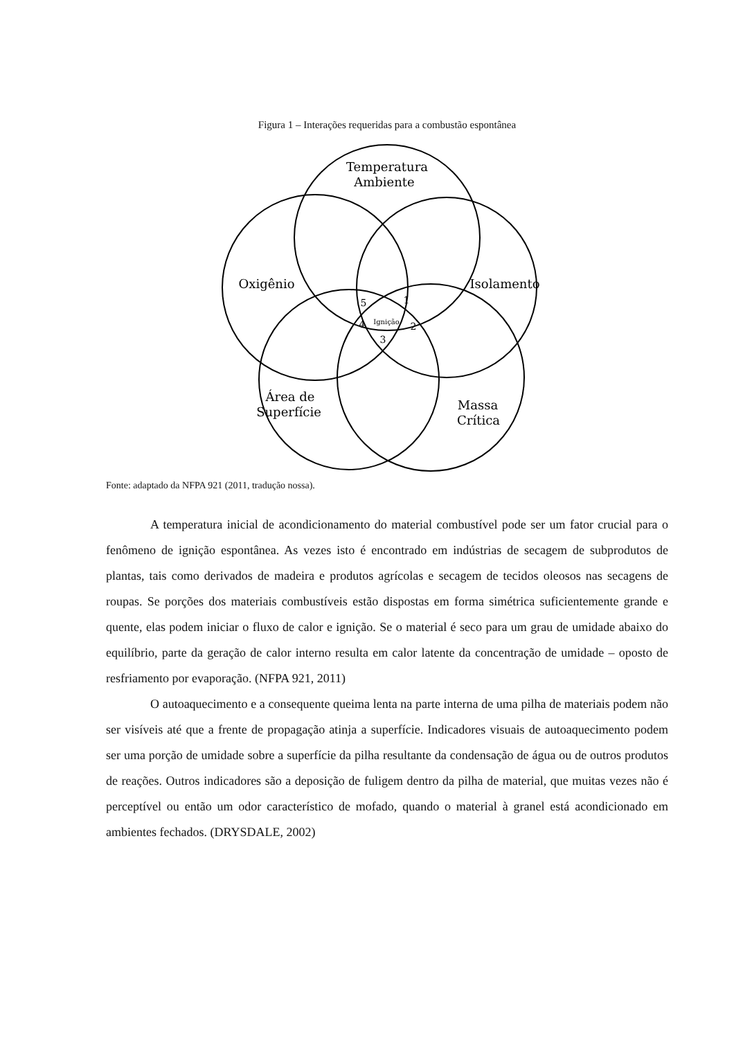Figura 1 – Interações requeridas para a combustão espontânea
Temperatura
Ambiente
Oxigênio
Isolamento
Área de
Superfície
Massa
Crítica
Ignição
5
1
4
2
3
Fonte: adaptado da NFPA 921 (2011, tradução nossa).
A temperatura inicial de acondicionamento do material combustível pode ser um fator crucial para o fenômeno de ignição espontânea. As vezes isto é encontrado em indústrias de secagem de subprodutos de plantas, tais como derivados de madeira e produtos agrícolas e secagem de tecidos oleosos nas secagens de roupas. Se porções dos materiais combustíveis estão dispostas em forma simétrica suficientemente grande e quente, elas podem iniciar o fluxo de calor e ignição. Se o material é seco para um grau de umidade abaixo do equilíbrio, parte da geração de calor interno resulta em calor latente da concentração de umidade – oposto de resfriamento por evaporação. (NFPA 921, 2011)
O autoaquecimento e a consequente queima lenta na parte interna de uma pilha de materiais podem não ser visíveis até que a frente de propagação atinja a superfície. Indicadores visuais de autoaquecimento podem ser uma porção de umidade sobre a superfície da pilha resultante da condensação de água ou de outros produtos de reações. Outros indicadores são a deposição de fuligem dentro da pilha de material, que muitas vezes não é perceptível ou então um odor característico de mofado, quando o material à granel está acondicionado em ambientes fechados. (DRYSDALE, 2002)